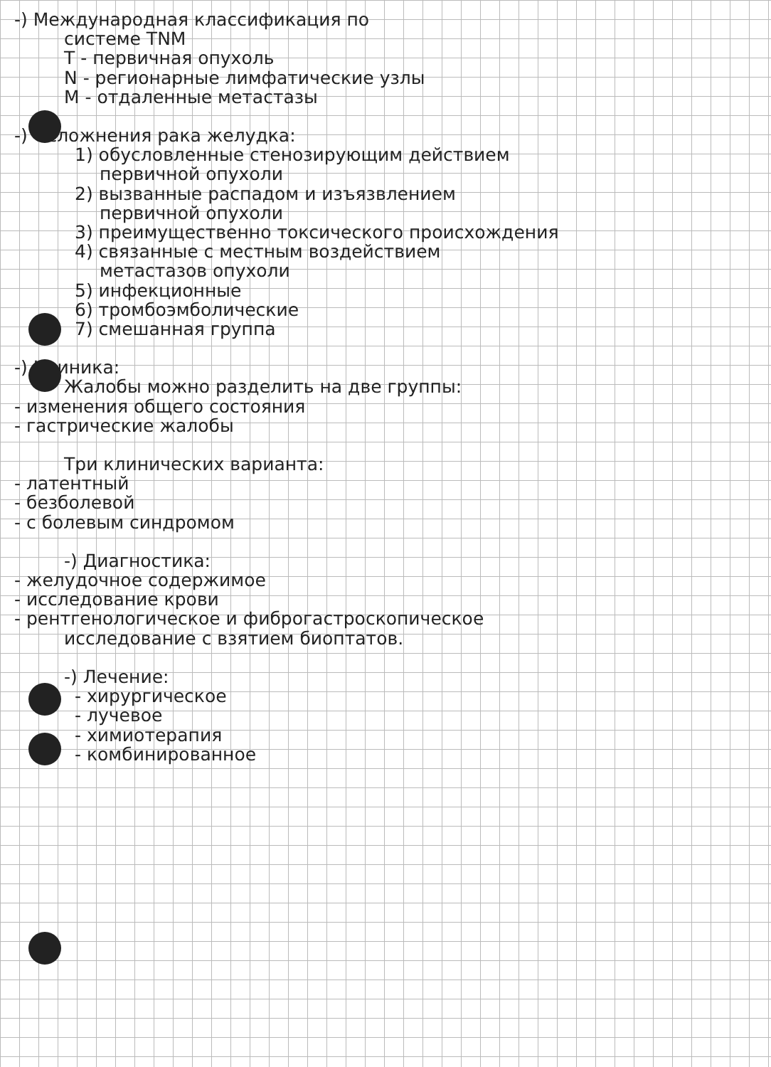-) Международная классификация по
системе TNM
T - первичная опухоль
N - регионарные лимфатические узлы
M - отдаленные метастазы
-) Осложнения рака желудка:
1) обусловленные стенозирующим действием
первичной опухоли
2) вызванные распадом и изъязвлением
первичной опухоли
3) преимущественно токсического происхождения
4) связанные с местным воздействием
метастазов опухоли
5) инфекционные
6) тромбоэмболические
7) смешанная группа
-) Клиника:
Жалобы можно разделить на две группы:
- изменения общего состояния
- гастрические жалобы
Три клинических варианта:
- латентный
- безболевой
- с болевым синдромом
-) Диагностика:
- желудочное содержимое
- исследование крови
- рентгенологическое и фиброгастроскопическое
исследование с взятием биоптатов.
-) Лечение:
- хирургическое
- лучевое
- химиотерапия
- комбинированное